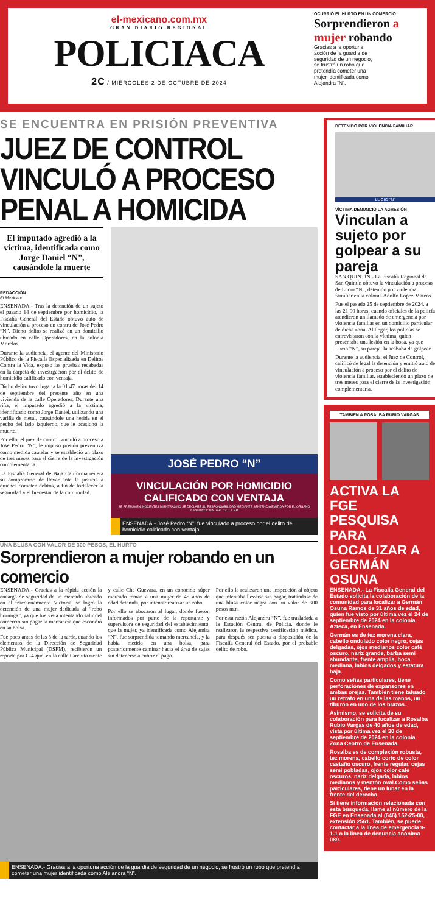el-mexicano.com.mx
GRAN DIARIO REGIONAL
POLICIACA
2C / MIÉRCOLES 2 DE OCTUBRE DE 2024
OCURRIÓ EL HURTO EN UN COMERCIO
Sorprendieron a mujer robando
Gracias a la oportuna acción de la guardia de seguridad de un negocio, se frustró un robo que pretendía cometer una mujer identificada como Alejandra “N”.
SE ENCUENTRA EN PRISIÓN PREVENTIVA
JUEZ DE CONTROL VINCULÓ A PROCESO PENAL A HOMICIDA
El imputado agredió a la víctima, identificada como Jorge Daniel “N”, causándole la muerte
REDACCIÓN
El Mexicano
ENSENADA.- Tras la detención de un sujeto el pasado 14 de septiembre por homicidio, la Fiscalía General del Estado obtuvo auto de vinculación a proceso en contra de José Pedro “N”. Dicho delito se realizó en un domicilio ubicado en calle Operadores, en la colonia Morelos.
Durante la audiencia, el agente del Ministerio Público de la Fiscalía Especializada en Delitos Contra la Vida, expuso las pruebas recabadas en la carpeta de investigación por el delito de homicidio calificado con ventaja.
Dicho delito tuvo lugar a la 01:47 horas del 14 de septiembre del presente año en una vivienda de la calle Operadores. Durante una riña, el imputado agredió a la víctima, identificado como Jorge Daniel, utilizando una varilla de metal, causándole una herida en el pecho del lado izquierdo, que le ocasionó la muerte.
Por ello, el juez de control vinculó a proceso a José Pedro “N”, le impuso prisión preventiva como medida cautelar y se estableció un plazo de tres meses para el cierre de la investigación complementaria.
La Fiscalía General de Baja California reitera su compromiso de llevar ante la justicia a quienes cometen delitos, a fin de fortalecer la seguridad y el bienestar de la comunidad.
JOSÉ PEDRO “N”
VINCULACIÓN POR HOMICIDIO CALIFICADO CON VENTAJA
SE PRESUMEN INOCENTES MIENTRAS NO SE DECLARE SU RESPONSABILIDAD MEDIANTE SENTENCIA EMITIDA POR EL ORGANO JURISDICCIONAL ART. 13 C.N.P.P.
ENSENADA.- José Pedro “N”, fue vinculado a proceso por el delito de homicidio calificado con ventaja.
UNA BLUSA CON VALOR DE 300 PESOS, EL HURTO
Sorprendieron a mujer robando en un comercio
ENSENADA.- Gracias a la rápida acción la encarga de seguridad de un mercado ubicado en el fraccionamiento Victoria, se logró la detención de una mujer dedicada al “robo hormiga”, ya que fue vista intentando salir del comercio sin pagar la mercancía que escondió en su bolsa.
Fue poco antes de las 3 de la tarde, cuando los elementos de la Dirección de Seguridad Pública Municipal (DSPM), recibieron un reporte por C-4 que, en la calle Circuito riente y calle Che Guevara, en un conocido súper mercado tenían a una mujer de 45 años de edad detenida, por intentar realizar un robo.
Por ello se abocaron al lugar, donde fueron informados por parte de la reportante y supervisora de seguridad del establecimiento, que la mujer, ya identificada como Alejandra “N”, fue sorprendida tomando mercancía, y la había metido en una bolsa, para posteriormente caminar hacia el área de cajas sin detenerse a cubrir el pago.
Por ello le realizaron una inspección al objeto que intentaba llevarse sin pagar, tratándose de una blusa color negra con un valor de 300 pesos m.n.
Por esta razón Alejandra “N”, fue trasladada a la Estación Central de Policía, donde le realizaron la respectiva certificación médica, para después ser puesta a disposición de la Fiscalía General del Estado, por el probable delito de robo.
ENSENADA.- Gracias a la oportuna acción de la guardia de seguridad de un negocio, se frustró un robo que pretendía cometer una mujer identificada como Alejandra “N”.
DETENIDO POR VIOLENCIA FAMILIAR
LUCIO “N”
VÍCTIMA DENUNCIÓ LA AGRESIÓN
Vinculan a sujeto por golpear a su pareja
SAN QUINTÍN.- La Fiscalía Regional de San Quintín obtuvo la vinculación a proceso de Lucio “N”, detenido por violencia familiar en la colonia Adolfo López Mateos.
Fue el pasado 25 de septiembre de 2024, a las 21:00 horas, cuando oficiales de la policía atendieron un llamado de emergencia por violencia familiar en un domicilio particular de dicha zona. Al llegar, los policías se entrevistaron con la víctima, quien presentaba una lesión en la boca, ya que Lucio “N”, su pareja, la acababa de golpear.
Durante la audiencia, el Juez de Control, calificó de legal la detención y emitió auto de vinculación a proceso por el delito de violencia familiar, estableciendo un plazo de tres meses para el cierre de la investigación complementaria.
TAMBIÉN A ROSALBA RUBIO VARGAS
ACTIVA LA FGE PESQUISA PARA LOCALIZAR A GERMÁN OSUNA
ENSENADA.- La Fiscalía General del Estado solicita la colaboración de la comunidad para localizar a Germán Osuna Ramos de 31 años de edad, quien fue visto por última vez el 24 de septiembre de 2024 en la colonia Azteca, en Ensenada.
Germán es de tez morena clara, cabello ondulado color negro, cejas delgadas, ojos medianos color café oscuro, nariz grande, barba semi abundante, frente amplia, boca mediana, labios delgados y estatura baja.
Como señas particulares, tiene perforaciones de expansores en ambas orejas. También tiene tatuado un retrato en una de las manos, un tiburón en uno de los brazos.
Asimismo, se solicita de su colaboración para localizar a Rosalba Rubio Vargas de 40 años de edad, vista por última vez el 30 de septiembre de 2024 en la colonia Zona Centro de Ensenada.
Rosalba es de complexión robusta, tez morena, cabello corto de color castaño oscuro, frente regular, cejas semi pobladas, ojos color café oscuros, nariz delgada, labios medianos y mentón oval.Como señas particulares, tiene un lunar en la frente del derecho.
Si tiene información relacionada con esta búsqueda, llame al número de la FGE en Ensenada al (646) 152-25-00, extensión 2561. También, se puede contactar a la línea de emergencia 9-1-1 o la línea de denuncia anónima 089.